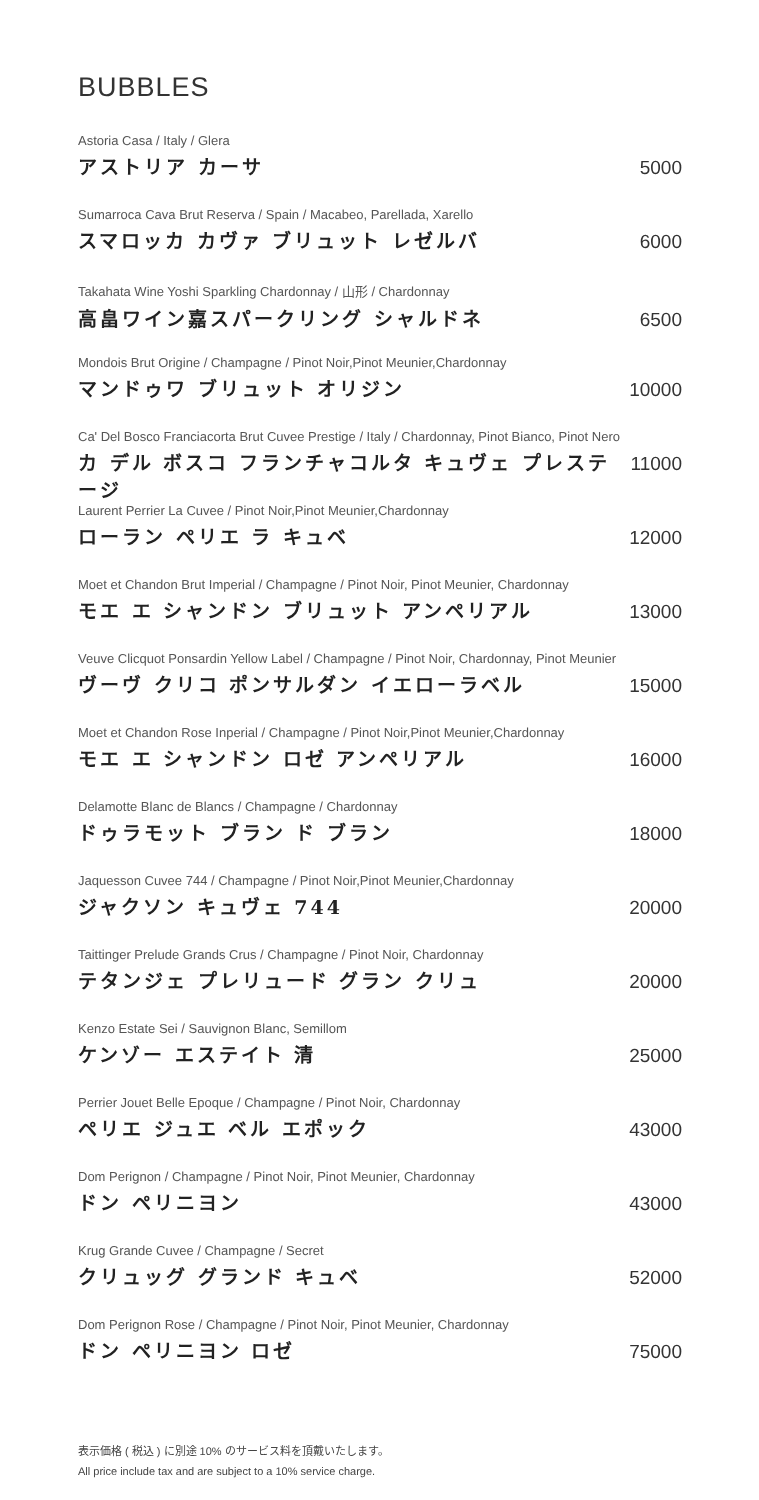BUBBLES
Astoria Casa / Italy / Glera
アストリア カーサ 5000
Sumarroca Cava Brut Reserva / Spain / Macabeo, Parellada, Xarello
スマロッカ カヴァ ブリュット レゼルバ 6000
Takahata Wine Yoshi Sparkling Chardonnay / 山形 / Chardonnay
高畠ワイン嘉スパークリング シャルドネ 6500
Mondois Brut Origine / Champagne / Pinot Noir,Pinot Meunier,Chardonnay
マンドゥワ ブリュット オリジン 10000
Ca' Del Bosco Franciacorta Brut Cuvee Prestige / Italy / Chardonnay, Pinot Bianco, Pinot Nero
カ デル ボスコ フランチャコルタ キュヴェ プレステージ 11000
Laurent Perrier La Cuvee / Pinot Noir,Pinot Meunier,Chardonnay
ローラン ペリエ ラ キュベ 12000
Moet et Chandon Brut Imperial / Champagne / Pinot Noir, Pinot Meunier, Chardonnay
モエ エ シャンドン ブリュット アンペリアル 13000
Veuve Clicquot Ponsardin Yellow Label / Champagne / Pinot Noir, Chardonnay, Pinot Meunier
ヴーヴ クリコ ポンサルダン イエローラベル 15000
Moet et Chandon Rose Inperial / Champagne / Pinot Noir,Pinot Meunier,Chardonnay
モエ エ シャンドン ロゼ アンペリアル 16000
Delamotte Blanc de Blancs / Champagne / Chardonnay
ドゥラモット ブラン ド ブラン 18000
Jaquesson Cuvee 744 / Champagne / Pinot Noir,Pinot Meunier,Chardonnay
ジャクソン キュヴェ 744 20000
Taittinger Prelude Grands Crus / Champagne / Pinot Noir, Chardonnay
テタンジェ プレリュード グラン クリュ 20000
Kenzo Estate Sei / Sauvignon Blanc, Semillom
ケンゾー エステイト 清 25000
Perrier Jouet Belle Epoque / Champagne / Pinot Noir, Chardonnay
ペリエ ジュエ ベル エポック 43000
Dom Perignon / Champagne / Pinot Noir, Pinot Meunier, Chardonnay
ドン ペリニヨン 43000
Krug Grande Cuvee / Champagne / Secret
クリュッグ グランド キュベ 52000
Dom Perignon Rose / Champagne / Pinot Noir, Pinot Meunier, Chardonnay
ドン ペリニヨン ロゼ 75000
表示価格 ( 税込 ) に別途 10% のサービス料を頂戴いたします。
All price include tax and are subject to a 10% service charge.